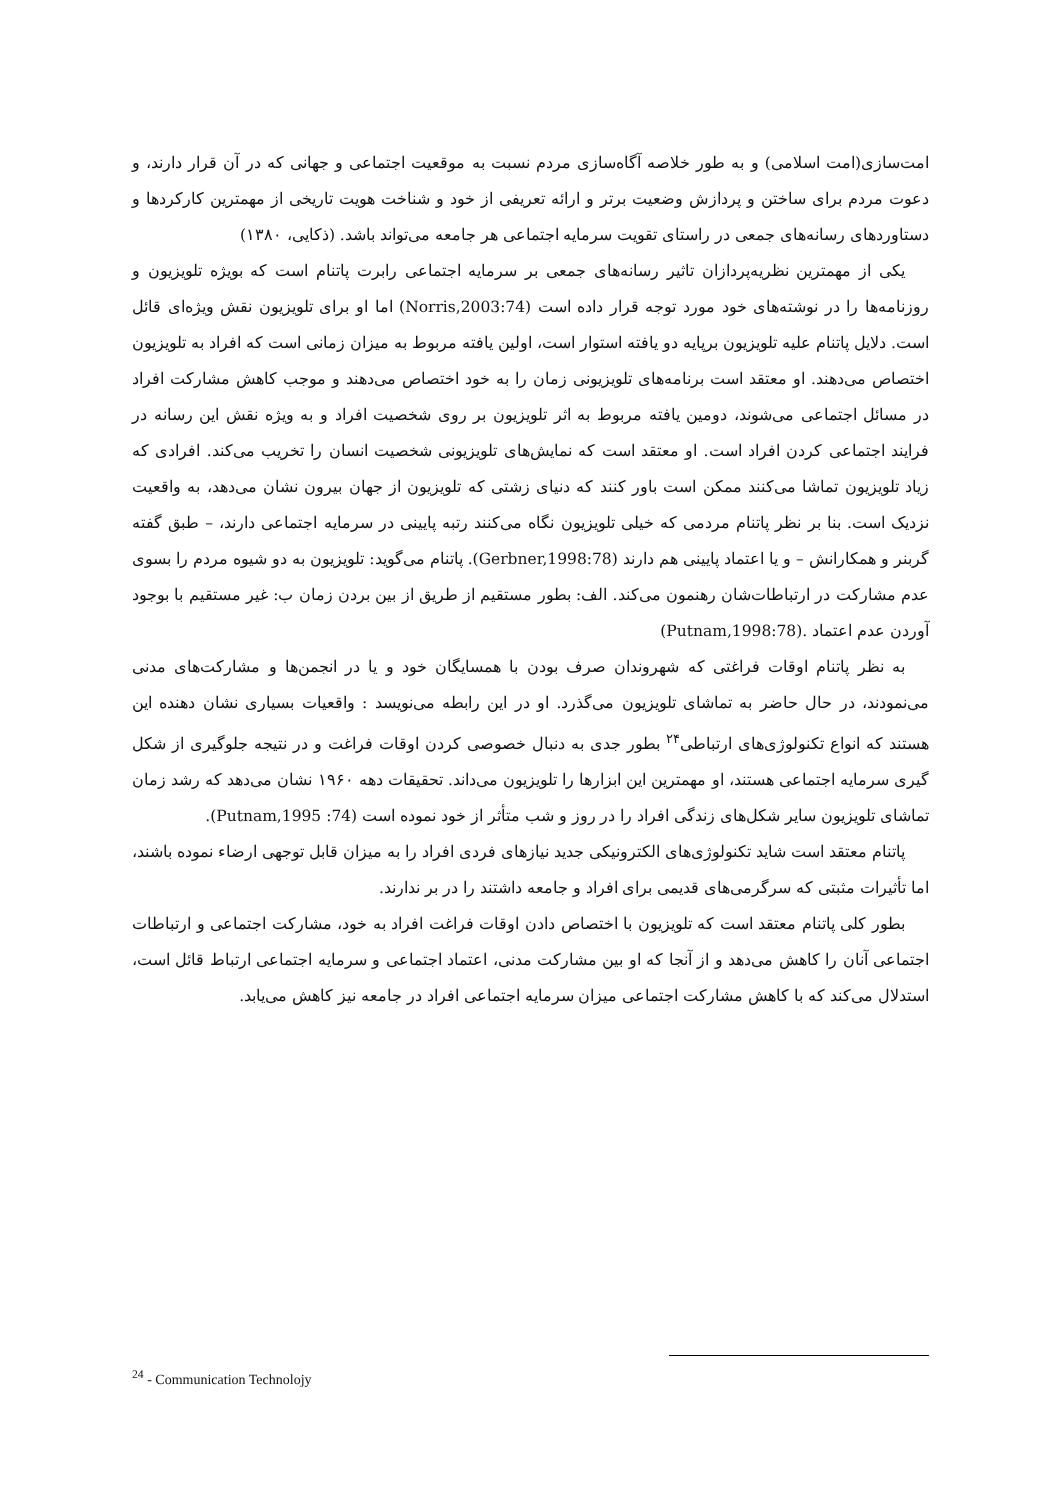امت‌سازی(امت اسلامی) و به طور خلاصه آگاه‌سازی مردم نسبت به موقعیت اجتماعی و جهانی که در آن قرار دارند، و دعوت مردم برای ساختن و پردازش وضعیت برتر و ارائه تعریفی از خود و شناخت هویت تاریخی از مهمترین کارکردها و دستاوردهای رسانه‌های جمعی در راستای تقویت سرمایه اجتماعی هر جامعه می‌تواند باشد. (ذکایی، ۱۳۸۰)
یکی از مهمترین نظریه‌پردازان تاثیر رسانه‌های جمعی بر سرمایه اجتماعی رابرت پاتنام است که بویژه تلویزیون و روزنامه‌ها را در نوشته‌های خود مورد توجه قرار داده است (Norris,2003:74) اما او برای تلویزیون نقش ویژه‌ای قائل است. دلایل پاتنام علیه تلویزیون برپایه دو یافته استوار است، اولین یافته مربوط به میزان زمانی است که افراد به تلویزیون اختصاص می‌دهند. او معتقد است برنامه‌های تلویزیونی زمان را به خود اختصاص می‌دهند و موجب کاهش مشارکت افراد در مسائل اجتماعی می‌شوند، دومین یافته مربوط به اثر تلویزیون بر روی شخصیت افراد و به ویژه نقش این رسانه در فرایند اجتماعی کردن افراد است. او معتقد است که نمایش‌های تلویزیونی شخصیت انسان را تخریب می‌کند. افرادی که زیاد تلویزیون تماشا می‌کنند ممکن است باور کنند که دنیای زشتی که تلویزیون از جهان بیرون نشان می‌دهد، به واقعیت نزدیک است. بنا بر نظر پاتنام مردمی که خیلی تلویزیون نگاه می‌کنند رتبه پایینی در سرمایه اجتماعی دارند، – طبق گفته گربنر و همکارانش – و یا اعتماد پایینی هم دارند (Gerbner,1998:78). پاتنام می‌گوید: تلویزیون به دو شیوه مردم را بسوی عدم مشارکت در ارتباطات‌شان رهنمون می‌کند. الف: بطور مستقیم از طریق از بین بردن زمان ب: غیر مستقیم با بوجود آوردن عدم اعتماد .(Putnam,1998:78)
به نظر پاتنام اوقات فراغتی که شهروندان صرف بودن با همسایگان خود و یا در انجمن‌ها و مشارکت‌های مدنی می‌نمودند، در حال حاضر به تماشای تلویزیون می‌گذرد. او در این رابطه می‌نویسد : واقعیات بسیاری نشان دهنده این هستند که انواع تکنولوژی‌های ارتباطی<sup>۲۴</sup> بطور جدی به دنبال خصوصی کردن اوقات فراغت و در نتیجه جلوگیری از شکل گیری سرمایه اجتماعی هستند، او مهمترین این ابزارها را تلویزیون می‌داند. تحقیقات دهه ۱۹۶۰ نشان می‌دهد که رشد زمان تماشای تلویزیون سایر شکل‌های زندگی افراد را در روز و شب متأثر از خود نموده است (Putnam,1995 :74).
پاتنام معتقد است شاید تکنولوژی‌های الکترونیکی جدید نیازهای فردی افراد را به میزان قابل توجهی ارضاء نموده باشند، اما تأثیرات مثبتی که سرگرمی‌های قدیمی برای افراد و جامعه داشتند را در بر ندارند.
بطور کلی پاتنام معتقد است که تلویزیون با اختصاص دادن اوقات فراغت افراد به خود، مشارکت اجتماعی و ارتباطات اجتماعی آنان را کاهش می‌دهد و از آنجا که او بین مشارکت مدنی، اعتماد اجتماعی و سرمایه اجتماعی ارتباط قائل است، استدلال می‌کند که با کاهش مشارکت اجتماعی میزان سرمایه اجتماعی افراد در جامعه نیز کاهش می‌یابد.
<sup>24</sup> - Communication Technolojy